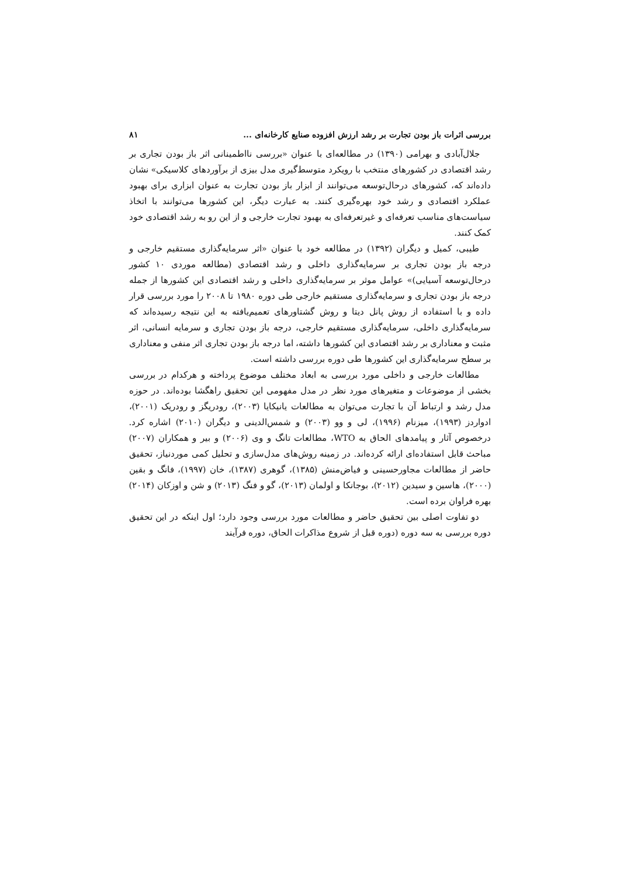بررسی اثرات باز بودن تجارت بر رشد ارزش افزوده صنایع کارخانه‌ای ... ۸۱
جلال‌آبادی و بهرامی (۱۳۹۰) در مطالعه‌ای با عنوان «بررسی نااطمینانی اثر باز بودن تجاری بر رشد اقتصادی در کشورهای منتخب با رویکرد متوسط‌گیری مدل بیزی از برآوردهای کلاسیکی» نشان داده‌اند که، کشورهای درحال‌توسعه می‌توانند از ابزار باز بودن تجارت به عنوان ابزاری برای بهبود عملکرد اقتصادی و رشد خود بهره‌گیری کنند. به عبارت دیگر، این کشورها می‌توانند با اتخاذ سیاست‌های مناسب تعرفه‌ای و غیرتعرفه‌ای به بهبود تجارت خارجی و از این رو به رشد اقتصادی خود کمک کنند.
طیبی، کمیل و دیگران (۱۳۹۲) در مطالعه خود با عنوان «اثر سرمایه‌گذاری مستقیم خارجی و درجه باز بودن تجاری بر سرمایه‌گذاری داخلی و رشد اقتصادی (مطالعه موردی ۱۰ کشور درحال‌توسعه آسیایی)» عوامل موثر بر سرمایه‌گذاری داخلی و رشد اقتصادی این کشورها از جمله درجه باز بودن تجاری و سرمایه‌گذاری مستقیم خارجی طی دوره ۱۹۸۰ تا ۲۰۰۸ را مورد بررسی قرار داده و با استفاده از روش پانل دیتا و روش گشتاورهای تعمیم‌یافته به این نتیجه رسیده‌اند که سرمایه‌گذاری داخلی، سرمایه‌گذاری مستقیم خارجی، درجه باز بودن تجاری و سرمایه انسانی، اثر مثبت و معناداری بر رشد اقتصادی این کشورها داشته، اما درجه باز بودن تجاری اثر منفی و معناداری بر سطح سرمایه‌گذاری این کشورها طی دوره بررسی داشته است.
مطالعات خارجی و داخلی مورد بررسی به ابعاد مختلف موضوع پرداخته و هرکدام در بررسی بخشی از موضوعات و متغیرهای مورد نظر در مدل مفهومی این تحقیق راهگشا بوده‌اند. در حوزه مدل رشد و ارتباط آن با تجارت می‌توان به مطالعات یانیکایا (۲۰۰۳)، رودریگز و رودریک (۲۰۰۱)، ادواردز (۱۹۹۳)، میزنام (۱۹۹۶)، لی و وو (۲۰۰۳) و شمس‌الدینی و دیگران (۲۰۱۰) اشاره کرد. درخصوص آثار و پیامدهای الحاق به WTO، مطالعات تانگ و وی (۲۰۰۶) و بیر و همکاران (۲۰۰۷) مباحث قابل استفاده‌ای ارائه کرده‌اند. در زمینه روش‌های مدل‌سازی و تحلیل کمی موردنیاز، تحقیق حاضر از مطالعات مجاورحسینی و فیاض‌منش (۱۳۸۵)، گوهری (۱۳۸۷)، خان (۱۹۹۷)، فانگ و بقین (۲۰۰۰)، هاسین و سیدین (۲۰۱۲)، بوجانکا و اولمان (۲۰۱۳)، گو و فنگ (۲۰۱۳) و شن و اوزکان (۲۰۱۴) بهره فراوان برده است.
دو تفاوت اصلی بین تحقیق حاضر و مطالعات مورد بررسی وجود دارد؛ اول اینکه در این تحقیق دوره بررسی به سه دوره (دوره قبل از شروع مذاکرات الحاق، دوره فرآیند